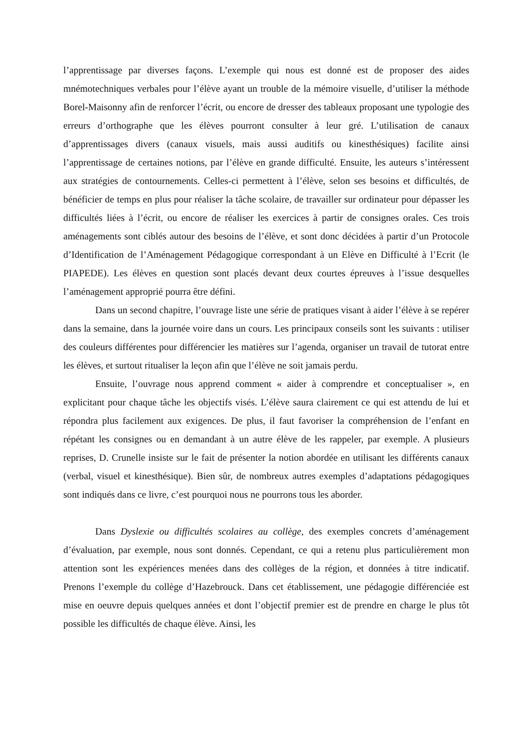l’apprentissage par diverses façons. L’exemple qui nous est donné est de proposer des aides mnémotechniques verbales pour l’élève ayant un trouble de la mémoire visuelle, d’utiliser la méthode Borel-Maisonny afin de renforcer l’écrit, ou encore de dresser des tableaux proposant une typologie des erreurs d’orthographe que les élèves pourront consulter à leur gré. L’utilisation de canaux d’apprentissages divers (canaux visuels, mais aussi auditifs ou kinesthésiques) facilite ainsi l’apprentissage de certaines notions, par l’élève en grande difficulté. Ensuite, les auteurs s’intéressent aux stratégies de contournements. Celles-ci permettent à l’élève, selon ses besoins et difficultés, de bénéficier de temps en plus pour réaliser la tâche scolaire, de travailler sur ordinateur pour dépasser les difficultés liées à l’écrit, ou encore de réaliser les exercices à partir de consignes orales. Ces trois aménagements sont ciblés autour des besoins de l’élève, et sont donc décidées à partir d’un Protocole d’Identification de l’Aménagement Pédagogique correspondant à un Elève en Difficulté à l’Ecrit (le PIAPEDE). Les élèves en question sont placés devant deux courtes épreuves à l’issue desquelles l’aménagement approprié pourra être défini.
Dans un second chapitre, l’ouvrage liste une série de pratiques visant à aider l’élève à se repérer dans la semaine, dans la journée voire dans un cours. Les principaux conseils sont les suivants : utiliser des couleurs différentes pour différencier les matières sur l’agenda, organiser un travail de tutorat entre les élèves, et surtout ritualiser la leçon afin que l’élève ne soit jamais perdu.
Ensuite, l’ouvrage nous apprend comment « aider à comprendre et conceptualiser », en explicitant pour chaque tâche les objectifs visés. L’élève saura clairement ce qui est attendu de lui et répondra plus facilement aux exigences. De plus, il faut favoriser la compréhension de l’enfant en répétant les consignes ou en demandant à un autre élève de les rappeler, par exemple. A plusieurs reprises, D. Crunelle insiste sur le fait de présenter la notion abordée en utilisant les différents canaux (verbal, visuel et kinesthésique). Bien sûr, de nombreux autres exemples d’adaptations pédagogiques sont indiqués dans ce livre, c’est pourquoi nous ne pourrons tous les aborder.
Dans Dyslexie ou difficultés scolaires au collège, des exemples concrets d’aménagement d’évaluation, par exemple, nous sont donnés. Cependant, ce qui a retenu plus particulièrement mon attention sont les expériences menées dans des collèges de la région, et données à titre indicatif. Prenons l’exemple du collège d’Hazebrouck. Dans cet établissement, une pédagogie différenciée est mise en oeuvre depuis quelques années et dont l’objectif premier est de prendre en charge le plus tôt possible les difficultés de chaque élève. Ainsi, les